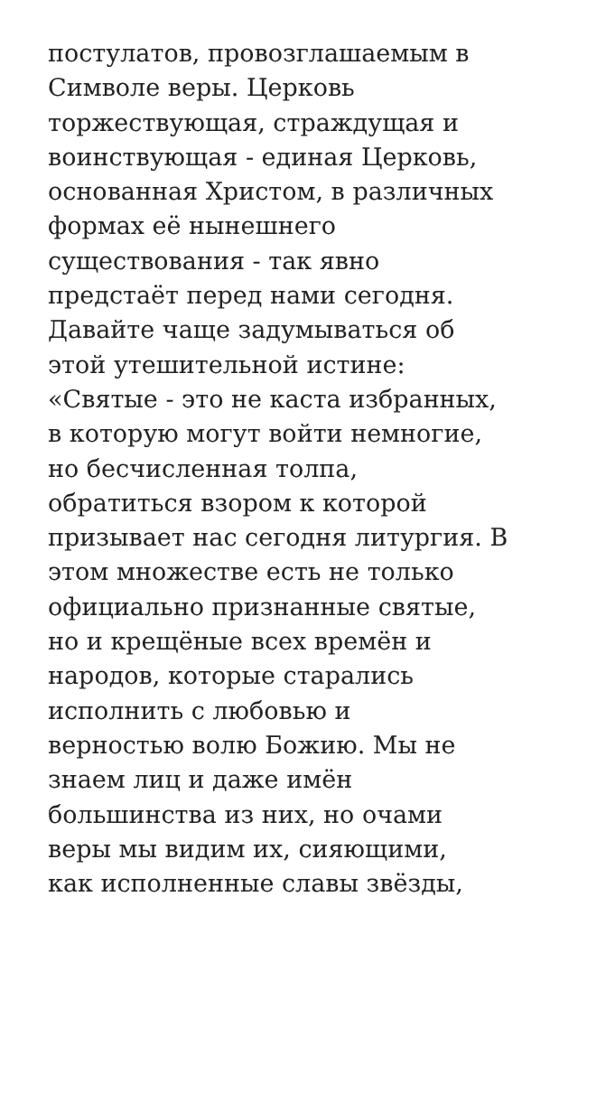постулатов, провозглашаемым в
Символе веры. Церковь
торжествующая, страждущая и
воинствующая - единая Церковь,
основанная Христом, в различных
формах её нынешнего
существования - так явно
предстаёт перед нами сегодня.
Давайте чаще задумываться об
этой утешительной истине:
«Святые - это не каста избранных,
в которую могут войти немногие,
но бесчисленная толпа,
обратиться взором к которой
призывает нас сегодня литургия. В
этом множестве есть не только
официально признанные святые,
но и крещёные всех времён и
народов, которые старались
исполнить с любовью и
верностью волю Божию. Мы не
знаем лиц и даже имён
большинства из них, но очами
веры мы видим их, сияющими,
как исполненные славы звёзды,